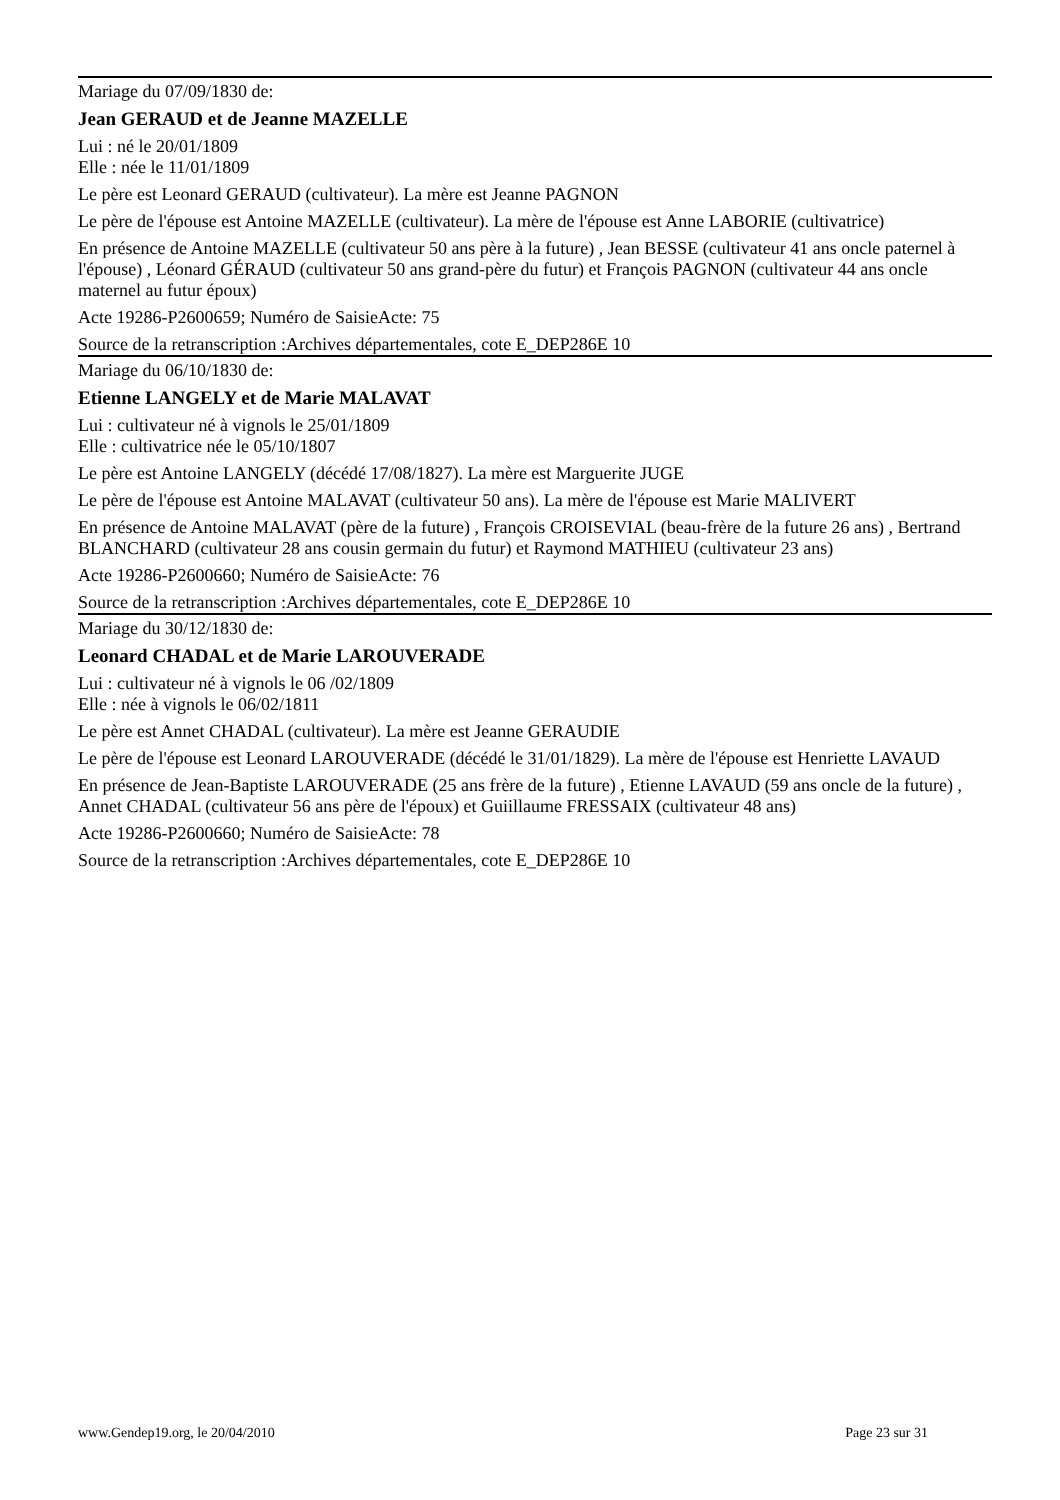Mariage du 07/09/1830 de:
Jean GERAUD et de Jeanne MAZELLE
Lui : né le 20/01/1809
Elle : née le 11/01/1809
Le père est Leonard GERAUD (cultivateur). La mère est Jeanne PAGNON
Le père de l'épouse est Antoine MAZELLE (cultivateur). La mère de l'épouse est Anne LABORIE (cultivatrice)
En présence de Antoine MAZELLE (cultivateur 50 ans père à la future) , Jean BESSE (cultivateur 41 ans oncle paternel à l'épouse) , Léonard GÉRAUD (cultivateur 50 ans grand-père du futur) et François PAGNON (cultivateur 44 ans oncle maternel au futur époux)
Acte 19286-P2600659; Numéro de SaisieActe: 75
Source de la retranscription :Archives départementales, cote E_DEP286E 10
Mariage du 06/10/1830 de:
Etienne LANGELY et de Marie MALAVAT
Lui : cultivateur né à vignols le 25/01/1809
Elle : cultivatrice née le 05/10/1807
Le père est Antoine LANGELY (décédé 17/08/1827). La mère est Marguerite JUGE
Le père de l'épouse est Antoine MALAVAT (cultivateur 50 ans). La mère de l'épouse est Marie MALIVERT
En présence de Antoine MALAVAT (père de la future) , François CROISEVIAL (beau-frère de la future 26 ans) , Bertrand BLANCHARD (cultivateur 28 ans cousin germain du futur) et Raymond MATHIEU (cultivateur 23 ans)
Acte 19286-P2600660; Numéro de SaisieActe: 76
Source de la retranscription :Archives départementales, cote E_DEP286E 10
Mariage du 30/12/1830 de:
Leonard CHADAL et de Marie LAROUVERADE
Lui : cultivateur né à vignols le 06 /02/1809
Elle : née à vignols le 06/02/1811
Le père est Annet CHADAL (cultivateur). La mère est Jeanne GERAUDIE
Le père de l'épouse est Leonard LAROUVERADE (décédé le 31/01/1829). La mère de l'épouse est Henriette LAVAUD
En présence de Jean-Baptiste LAROUVERADE (25 ans frère de la future) , Etienne LAVAUD (59 ans oncle de la future) , Annet CHADAL (cultivateur 56 ans père de l'époux) et Guiillaume FRESSAIX (cultivateur 48 ans)
Acte 19286-P2600660; Numéro de SaisieActe: 78
Source de la retranscription :Archives départementales, cote E_DEP286E 10
www.Gendep19.org, le 20/04/2010 Page 23 sur 31